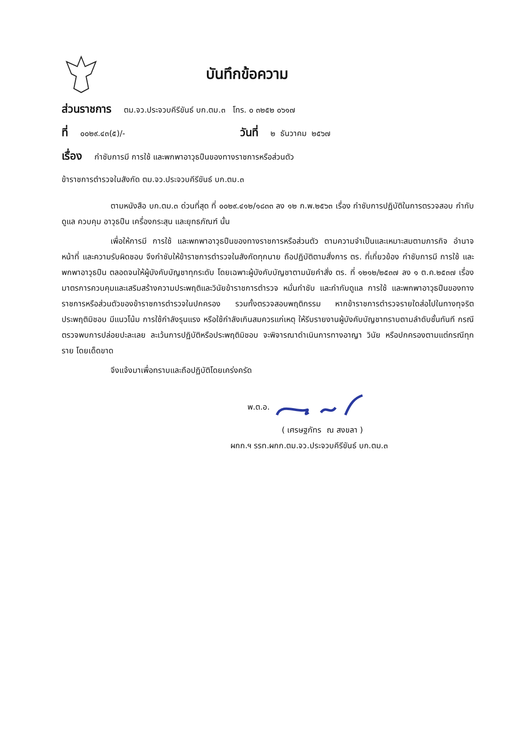บันทึกข้อความ
ส่วนราชการ ตม.จว.ประจวบคีรีขันธ์ บก.ตม.๓ โทร. ๐ ๓๒๕๒ ๐๖๑๗
ที่ ๐๐๒๙.๔๓(๕)/- วันที่ ๒ ธันวาคม ๒๕๖๗
เรื่อง กำชับการมี การใช้ และพกพาอาวุธปืนของทางราชการหรือส่วนตัว
ข้าราชการตำรวจในสังกัด ตม.จว.ประจวบคีรีขันธ์ บก.ตม.๓
ตามหนังสือ บก.ตม.๓ ด่วนที่สุด ที่ ๐๐๒๙.๔๑๒/๑๘๓๓ ลง ๑๒ ก.พ.๒๕๖๓ เรื่อง กำชับการปฏิบัติในการตรวจสอบ กำกับ ดูแล ควบคุม อาวุธปืน เครื่องกระสุน และยุทธภัณฑ์ นั้น
เพื่อให้การมี การใช้ และพกพาอาวุธปืนของทางราชการหรือส่วนตัว ตามความจำเป็นและเหมาะสมตามภารกิจ อำนาจหน้าที่ และความรับผิดชอบ จึงกำชับให้ข้าราชการตำรวจในสังกัดทุกนาย ถือปฏิบัติตามสั่งการ ตร. ที่เกี่ยวข้อง กำชับการมี การใช้ และพกพาอาวุธปืน ตลอดจนให้ผู้บังคับบัญชาทุกระดับ โดยเฉพาะผู้บังคับบัญชาตามนัยคำสั่ง ตร. ที่ ๑๒๑๒/๒๕๓๗ ลง ๑ ต.ค.๒๕๓๗ เรื่อง มาตรการควบคุมและเสริมสร้างความประพฤติและวินัยข้าราชการตำรวจ หมั่นกำชับ และกำกับดูแล การใช้ และพกพาอาวุธปืนของทางราชการหรือส่วนตัวของข้าราชการตำรวจในปกครอง รวมทั้งตรวจสอบพฤติกรรม หากข้าราชการตำรวจรายใดส่อไปในทางทุจริต ประพฤติมิชอบ มีแนวโน้ม การใช้กำลังรุนแรง หรือใช้กำลังเกินสมควรแก่เหตุ ให้รีบรายงานผู้บังคับบัญชาทราบตามลำดับชั้นทันที กรณีตรวจพบการปล่อยปะละเลย ละเว้นการปฏิบัติหรือประพฤติมิชอบ จะพิจารณาดำเนินการทางอาญา วินัย หรือปกครองตามแต่กรณีทุกราย โดยเด็ดขาด
จึงแจ้งมาเพื่อทราบและถือปฏิบัติโดยเคร่งครัด
พ.ต.อ.
( เศรษฐภัทร ณ สงขลา )
ผกก.ฯ รรท.ผกก.ตม.จว.ประจวบคีรีขันธ์ บก.ตม.๓